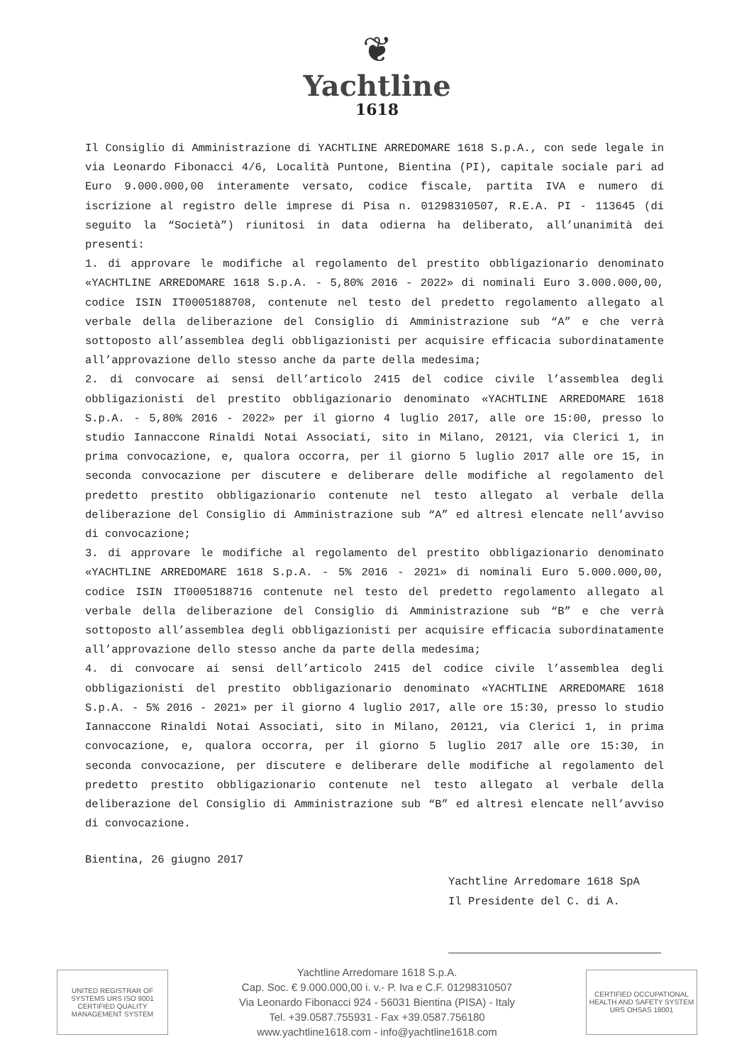❦
Yachtline
1618
Il Consiglio di Amministrazione di YACHTLINE ARREDOMARE 1618 S.p.A., con sede legale in via Leonardo Fibonacci 4/6, Località Puntone, Bientina (PI), capitale sociale pari ad Euro 9.000.000,00 interamente versato, codice fiscale, partita IVA e numero di iscrizione al registro delle imprese di Pisa n. 01298310507, R.E.A. PI - 113645 (di seguito la “Società”) riunitosi in data odierna ha deliberato, all’unanimità dei presenti:
1. di approvare le modifiche al regolamento del prestito obbligazionario denominato «YACHTLINE ARREDOMARE 1618 S.p.A. - 5,80% 2016 - 2022» di nominali Euro 3.000.000,00, codice ISIN IT0005188708, contenute nel testo del predetto regolamento allegato al verbale della deliberazione del Consiglio di Amministrazione sub “A” e che verrà sottoposto all’assemblea degli obbligazionisti per acquisire efficacia subordinatamente all’approvazione dello stesso anche da parte della medesima;
2. di convocare ai sensi dell’articolo 2415 del codice civile l’assemblea degli obbligazionisti del prestito obbligazionario denominato «YACHTLINE ARREDOMARE 1618 S.p.A. - 5,80% 2016 - 2022» per il giorno 4 luglio 2017, alle ore 15:00, presso lo studio Iannaccone Rinaldi Notai Associati, sito in Milano, 20121, via Clerici 1, in prima convocazione, e, qualora occorra, per il giorno 5 luglio 2017 alle ore 15, in seconda convocazione per discutere e deliberare delle modifiche al regolamento del predetto prestito obbligazionario contenute nel testo allegato al verbale della deliberazione del Consiglio di Amministrazione sub “A” ed altresì elencate nell’avviso di convocazione;
3. di approvare le modifiche al regolamento del prestito obbligazionario denominato «YACHTLINE ARREDOMARE 1618 S.p.A. - 5% 2016 - 2021» di nominali Euro 5.000.000,00, codice ISIN IT0005188716 contenute nel testo del predetto regolamento allegato al verbale della deliberazione del Consiglio di Amministrazione sub “B” e che verrà sottoposto all’assemblea degli obbligazionisti per acquisire efficacia subordinatamente all’approvazione dello stesso anche da parte della medesima;
4. di convocare ai sensi dell’articolo 2415 del codice civile l’assemblea degli obbligazionisti del prestito obbligazionario denominato «YACHTLINE ARREDOMARE 1618 S.p.A. - 5% 2016 - 2021» per il giorno 4 luglio 2017, alle ore 15:30, presso lo studio Iannaccone Rinaldi Notai Associati, sito in Milano, 20121, via Clerici 1, in prima convocazione, e, qualora occorra, per il giorno 5 luglio 2017 alle ore 15:30, in seconda convocazione, per discutere e deliberare delle modifiche al regolamento del predetto prestito obbligazionario contenute nel testo allegato al verbale della deliberazione del Consiglio di Amministrazione sub “B” ed altresì elencate nell’avviso di convocazione.
Bientina, 26 giugno 2017
Yachtline Arredomare 1618 SpA
Il Presidente del C. di A.
UNITED REGISTRAR OF SYSTEMS URS ISO 9001 CERTIFIED QUALITY MANAGEMENT SYSTEM
Yachtline Arredomare 1618 S.p.A.
Cap. Soc. € 9.000.000,00 i. v.- P. Iva e C.F. 01298310507
Via Leonardo Fibonacci 924 - 56031 Bientina (PISA) - Italy
Tel. +39.0587.755931 - Fax +39.0587.756180
www.yachtline1618.com - info@yachtline1618.com
CERTIFIED OCCUPATIONAL HEALTH AND SAFETY SYSTEM URS OHSAS 18001